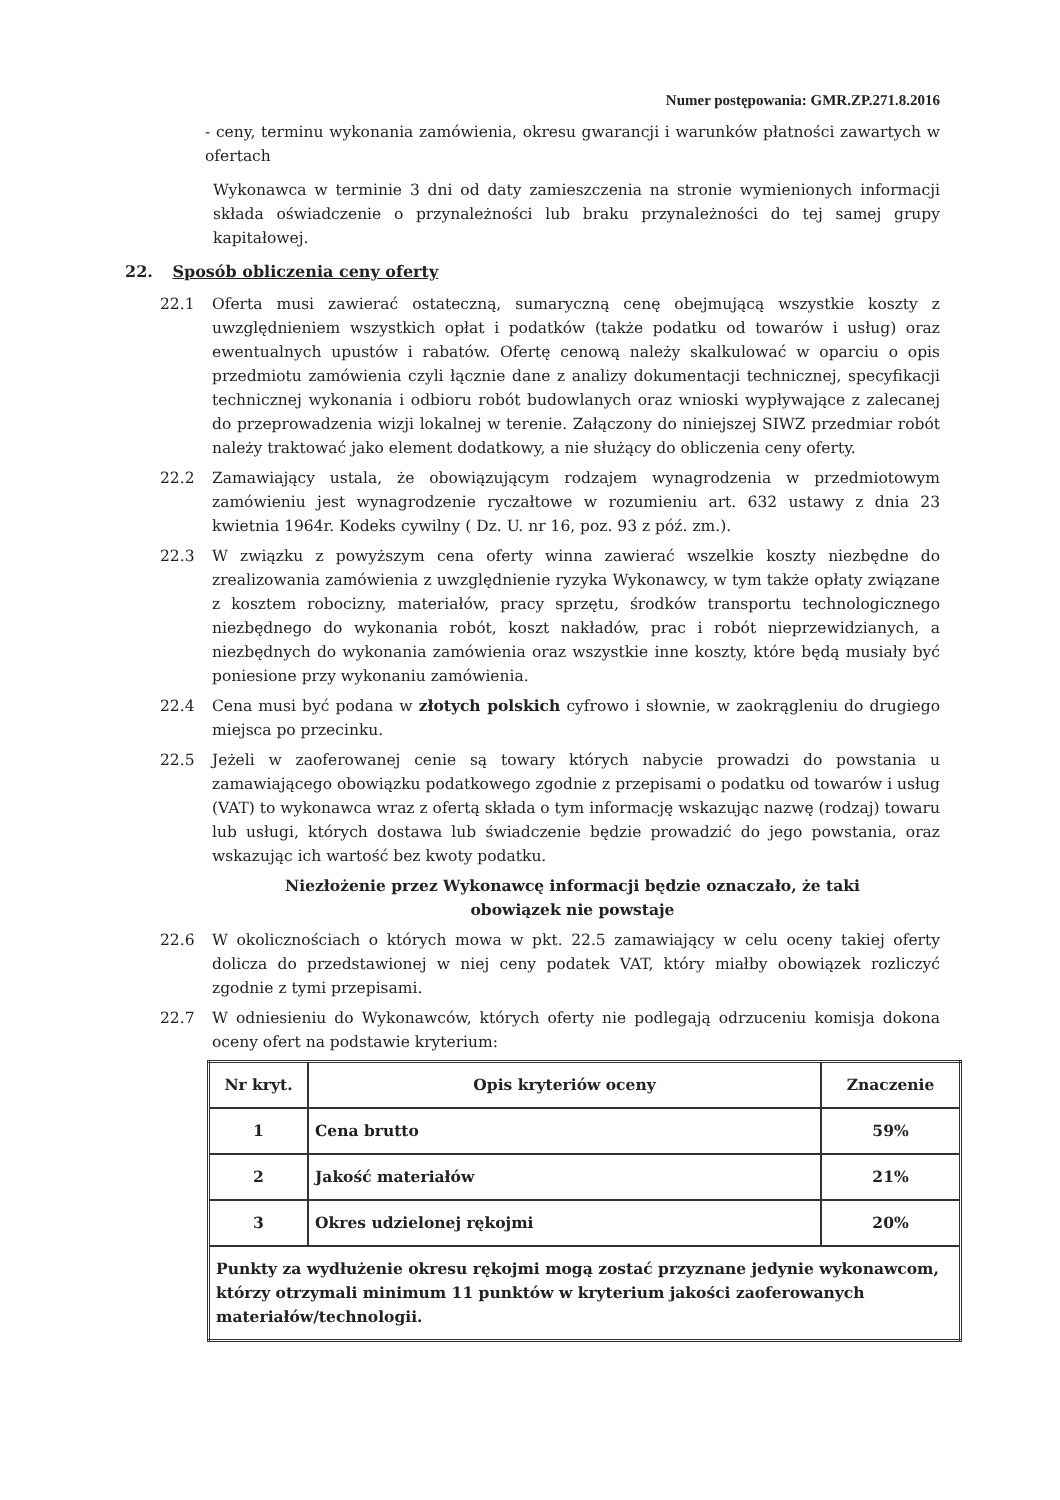Numer postępowania: GMR.ZP.271.8.2016
- ceny, terminu wykonania zamówienia, okresu gwarancji i warunków płatności zawartych w ofertach
Wykonawca w terminie 3 dni od daty zamieszczenia na stronie wymienionych informacji składa oświadczenie o przynależności lub braku przynależności do tej samej grupy kapitałowej.
22. Sposób obliczenia ceny oferty
22.1 Oferta musi zawierać ostateczną, sumaryczną cenę obejmującą wszystkie koszty z uwzględnieniem wszystkich opłat i podatków (także podatku od towarów i usług) oraz ewentualnych upustów i rabatów. Ofertę cenową należy skalkulować w oparciu o opis przedmiotu zamówienia czyli łącznie dane z analizy dokumentacji technicznej, specyfikacji technicznej wykonania i odbioru robót budowlanych oraz wnioski wypływające z zalecanej do przeprowadzenia wizji lokalnej w terenie. Załączony do niniejszej SIWZ przedmiar robót należy traktować jako element dodatkowy, a nie służący do obliczenia ceny oferty.
22.2 Zamawiający ustala, że obowiązującym rodzajem wynagrodzenia w przedmiotowym zamówieniu jest wynagrodzenie ryczałtowe w rozumieniu art. 632 ustawy z dnia 23 kwietnia 1964r. Kodeks cywilny ( Dz. U. nr 16, poz. 93 z póź. zm.).
22.3 W związku z powyższym cena oferty winna zawierać wszelkie koszty niezbędne do zrealizowania zamówienia z uwzględnienie ryzyka Wykonawcy, w tym także opłaty związane z kosztem robocizny, materiałów, pracy sprzętu, środków transportu technologicznego niezbędnego do wykonania robót, koszt nakładów, prac i robót nieprzewidzianych, a niezbędnych do wykonania zamówienia oraz wszystkie inne koszty, które będą musiały być poniesione przy wykonaniu zamówienia.
22.4 Cena musi być podana w złotych polskich cyfrowo i słownie, w zaokrągleniu do drugiego miejsca po przecinku.
22.5 Jeżeli w zaoferowanej cenie są towary których nabycie prowadzi do powstania u zamawiającego obowiązku podatkowego zgodnie z przepisami o podatku od towarów i usług (VAT) to wykonawca wraz z ofertą składa o tym informację wskazując nazwę (rodzaj) towaru lub usługi, których dostawa lub świadczenie będzie prowadzić do jego powstania, oraz wskazując ich wartość bez kwoty podatku.
Niezłożenie przez Wykonawcę informacji będzie oznaczało, że taki obowiązek nie powstaje
22.6 W okolicznościach o których mowa w pkt. 22.5 zamawiający w celu oceny takiej oferty dolicza do przedstawionej w niej ceny podatek VAT, który miałby obowiązek rozliczyć zgodnie z tymi przepisami.
22.7 W odniesieniu do Wykonawców, których oferty nie podlegają odrzuceniu komisja dokona oceny ofert na podstawie kryterium:
| Nr kryt. | Opis kryteriów oceny | Znaczenie |
| --- | --- | --- |
| 1 | Cena brutto | 59% |
| 2 | Jakość materiałów | 21% |
| 3 | Okres udzielonej rękojmi | 20% |
| Punkty za wydłużenie okresu rękojmi mogą zostać przyznane jedynie wykonawcom, którzy otrzymali minimum 11 punktów w kryterium jakości zaoferowanych materiałów/technologii. | | |